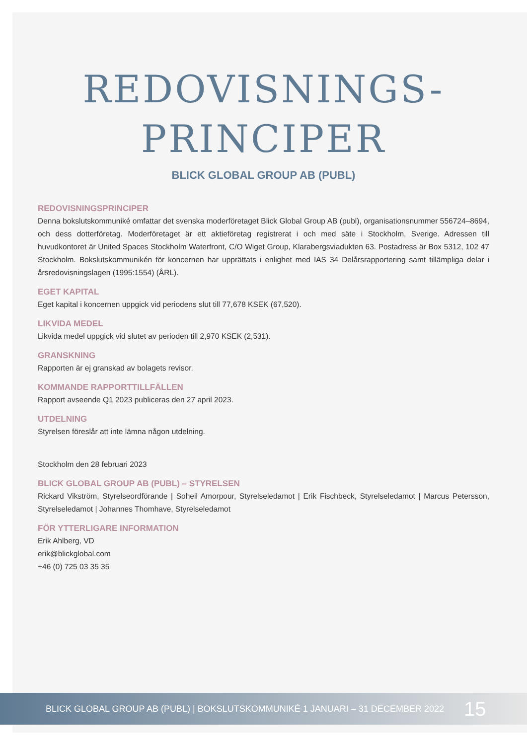REDOVISNINGS-
PRINCIPER
BLICK GLOBAL GROUP AB (PUBL)
REDOVISNINGSPRINCIPER
Denna bokslutskommuniké omfattar det svenska moderföretaget Blick Global Group AB (publ), organisationsnummer 556724–8694, och dess dotterföretag. Moderföretaget är ett aktieföretag registrerat i och med säte i Stockholm, Sverige. Adressen till huvudkontoret är United Spaces Stockholm Waterfront, C/O Wiget Group, Klarabergsviadukten 63. Postadress är Box 5312, 102 47 Stockholm. Bokslutskommunikén för koncernen har upprättats i enlighet med IAS 34 Delårsrapportering samt tillämpliga delar i årsredovisningslagen (1995:1554) (ÅRL).
EGET KAPITAL
Eget kapital i koncernen uppgick vid periodens slut till 77,678 KSEK (67,520).
LIKVIDA MEDEL
Likvida medel uppgick vid slutet av perioden till 2,970 KSEK (2,531).
GRANSKNING
Rapporten är ej granskad av bolagets revisor.
KOMMANDE RAPPORTTILLFÄLLEN
Rapport avseende Q1 2023 publiceras den 27 april 2023.
UTDELNING
Styrelsen föreslår att inte lämna någon utdelning.
Stockholm den 28 februari 2023
BLICK GLOBAL GROUP AB (PUBL) – STYRELSEN
Rickard Vikström, Styrelseordförande | Soheil Amorpour, Styrelseledamot | Erik Fischbeck, Styrelseledamot | Marcus Petersson, Styrelseledamot | Johannes Thomhave, Styrelseledamot
FÖR YTTERLIGARE INFORMATION
Erik Ahlberg, VD
erik@blickglobal.com
+46 (0) 725 03 35 35
BLICK GLOBAL GROUP AB (PUBL) | BOKSLUTSKOMMUNIKÉ 1 JANUARI – 31 DECEMBER 2022 15